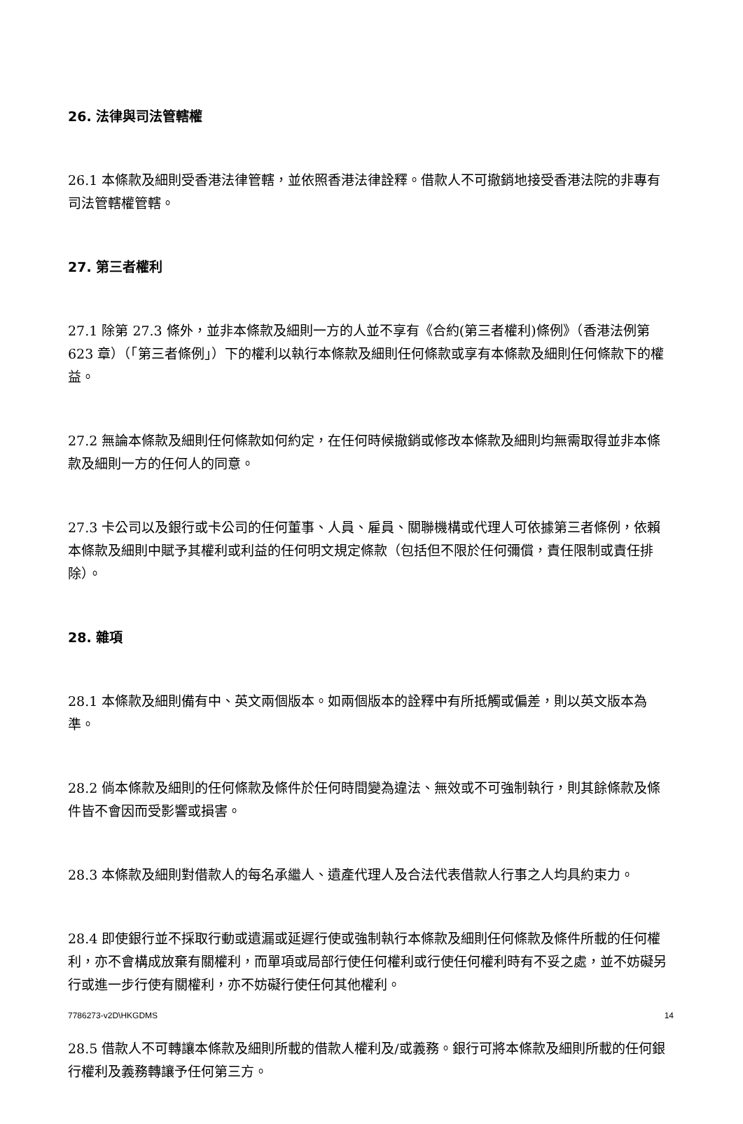26. 法律與司法管轄權
26.1 本條款及細則受香港法律管轄，並依照香港法律詮釋。借款人不可撤銷地接受香港法院的非專有司法管轄權管轄。
27. 第三者權利
27.1 除第 27.3 條外，並非本條款及細則一方的人並不享有《合約(第三者權利)條例》（香港法例第 623 章）（「第三者條例」）下的權利以執行本條款及細則任何條款或享有本條款及細則任何條款下的權益。
27.2 無論本條款及細則任何條款如何約定，在任何時候撤銷或修改本條款及細則均無需取得並非本條款及細則一方的任何人的同意。
27.3 卡公司以及銀行或卡公司的任何董事、人員、雇員、關聯機構或代理人可依據第三者條例，依賴本條款及細則中賦予其權利或利益的任何明文規定條款（包括但不限於任何彌償，責任限制或責任排除）。
28. 雜項
28.1 本條款及細則備有中、英文兩個版本。如兩個版本的詮釋中有所抵觸或偏差，則以英文版本為準。
28.2 倘本條款及細則的任何條款及條件於任何時間變為違法、無效或不可強制執行，則其餘條款及條件皆不會因而受影響或損害。
28.3 本條款及細則對借款人的每名承繼人、遺產代理人及合法代表借款人行事之人均具約束力。
28.4 即使銀行並不採取行動或遺漏或延遲行使或強制執行本條款及細則任何條款及條件所載的任何權利，亦不會構成放棄有關權利，而單項或局部行使任何權利或行使任何權利時有不妥之處，並不妨礙另行或進一步行使有關權利，亦不妨礙行使任何其他權利。
28.5 借款人不可轉讓本條款及細則所載的借款人權利及/或義務。銀行可將本條款及細則所載的任何銀行權利及義務轉讓予任何第三方。
7786273-v2D\HKGDMS 14